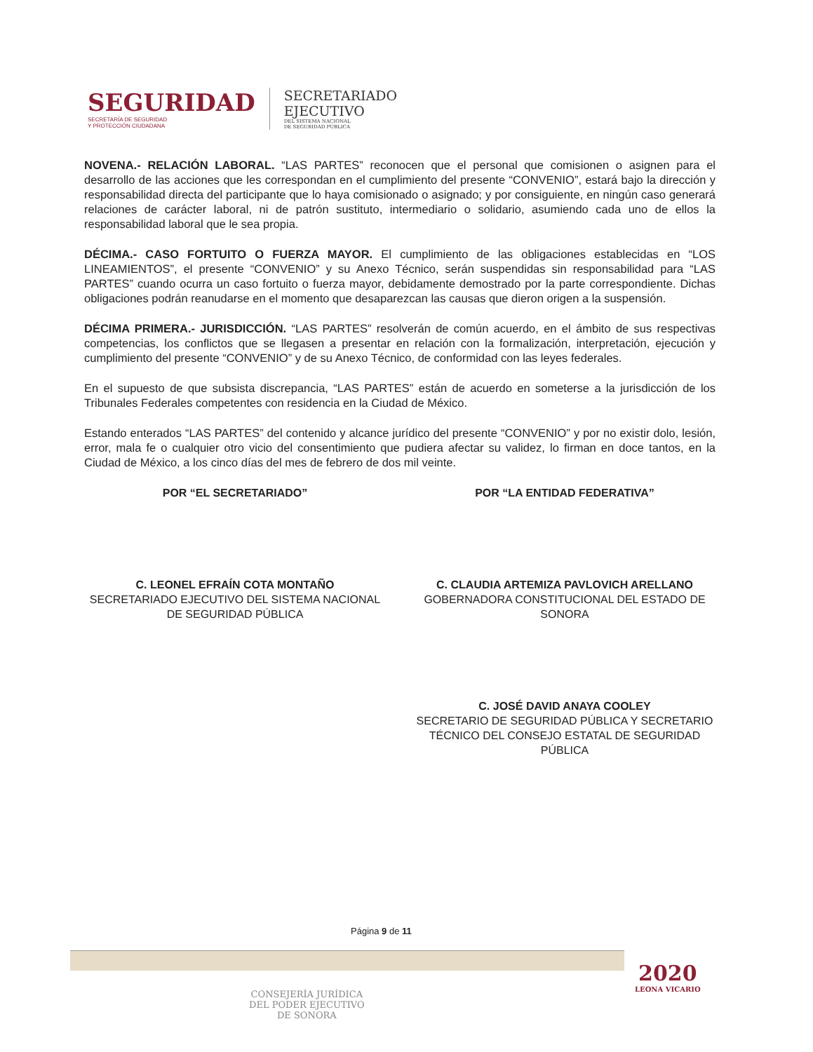SEGURIDAD
SECRETARÍA DE SEGURIDAD
Y PROTECCIÓN CIUDADANA
SECRETARIADO
EJECUTIVO
DEL SISTEMA NACIONAL
DE SEGURIDAD PÚBLICA
NOVENA.- RELACIÓN LABORAL. “LAS PARTES” reconocen que el personal que comisionen o asignen para el desarrollo de las acciones que les correspondan en el cumplimiento del presente “CONVENIO”, estará bajo la dirección y responsabilidad directa del participante que lo haya comisionado o asignado; y por consiguiente, en ningún caso generará relaciones de carácter laboral, ni de patrón sustituto, intermediario o solidario, asumiendo cada uno de ellos la responsabilidad laboral que le sea propia.
DÉCIMA.- CASO FORTUITO O FUERZA MAYOR. El cumplimiento de las obligaciones establecidas en “LOS LINEAMIENTOS”, el presente “CONVENIO” y su Anexo Técnico, serán suspendidas sin responsabilidad para “LAS PARTES” cuando ocurra un caso fortuito o fuerza mayor, debidamente demostrado por la parte correspondiente. Dichas obligaciones podrán reanudarse en el momento que desaparezcan las causas que dieron origen a la suspensión.
DÉCIMA PRIMERA.- JURISDICCIÓN. “LAS PARTES” resolverán de común acuerdo, en el ámbito de sus respectivas competencias, los conflictos que se llegasen a presentar en relación con la formalización, interpretación, ejecución y cumplimiento del presente “CONVENIO” y de su Anexo Técnico, de conformidad con las leyes federales.
En el supuesto de que subsista discrepancia, “LAS PARTES” están de acuerdo en someterse a la jurisdicción de los Tribunales Federales competentes con residencia en la Ciudad de México.
Estando enterados “LAS PARTES” del contenido y alcance jurídico del presente “CONVENIO” y por no existir dolo, lesión, error, mala fe o cualquier otro vicio del consentimiento que pudiera afectar su validez, lo firman en doce tantos, en la Ciudad de México, a los cinco días del mes de febrero de dos mil veinte.
POR “EL SECRETARIADO”
C. LEONEL EFRAÍN COTA MONTAÑO
SECRETARIADO EJECUTIVO DEL SISTEMA NACIONAL DE SEGURIDAD PÚBLICA
POR “LA ENTIDAD FEDERATIVA”
C. CLAUDIA ARTEMIZA PAVLOVICH ARELLANO
GOBERNADORA CONSTITUCIONAL DEL ESTADO DE SONORA
C. JOSÉ DAVID ANAYA COOLEY
SECRETARIO DE SEGURIDAD PÚBLICA Y SECRETARIO TÉCNICO DEL CONSEJO ESTATAL DE SEGURIDAD PÚBLICA
Página 9 de 11
2020
LEONA VICARIO
CONSEJERÍA JURÍDICA
DEL PODER EJECUTIVO
DE SONORA